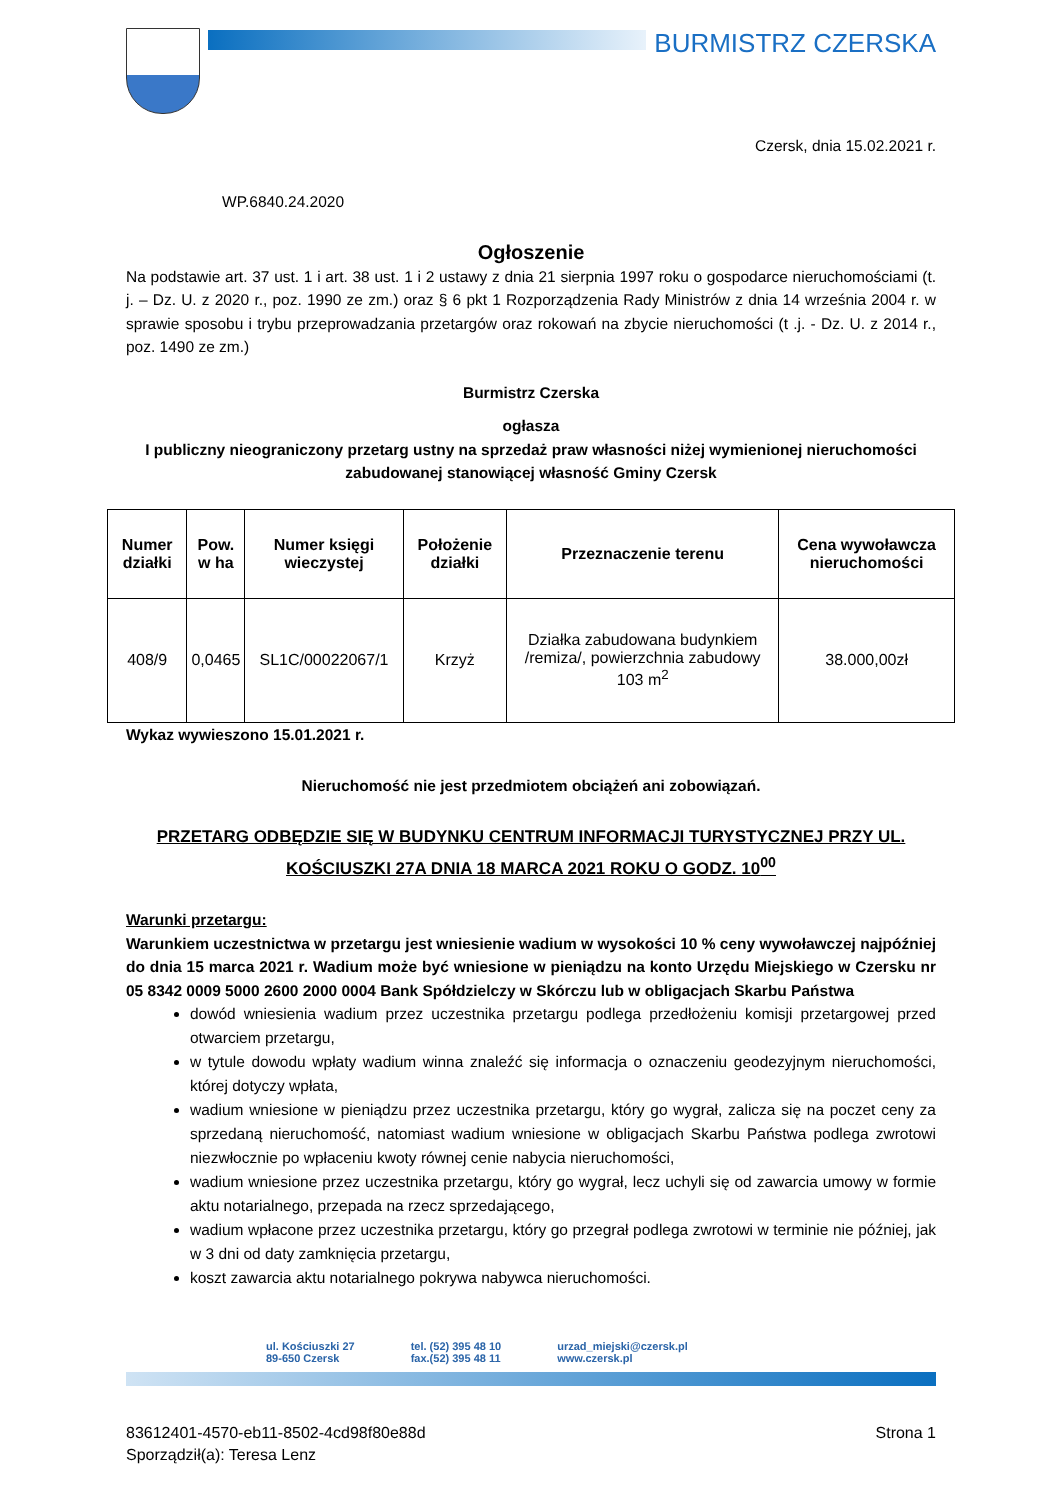BURMISTRZ CZERSKA
Czersk, dnia 15.02.2021 r.
WP.6840.24.2020
Ogłoszenie
Na podstawie art. 37 ust. 1 i art. 38 ust. 1 i 2 ustawy z dnia 21 sierpnia 1997 roku o gospodarce nieruchomościami (t. j. – Dz. U. z 2020 r., poz. 1990 ze zm.) oraz § 6 pkt 1 Rozporządzenia Rady Ministrów z dnia 14 września 2004 r. w sprawie sposobu i trybu przeprowadzania przetargów oraz rokowań na zbycie nieruchomości (t .j. - Dz. U. z 2014 r., poz. 1490 ze zm.)
Burmistrz Czerska
ogłasza
I publiczny nieograniczony przetarg ustny na sprzedaż praw własności niżej wymienionej nieruchomości zabudowanej stanowiącej własność Gminy Czersk
| Numer działki | Pow. w ha | Numer księgi wieczystej | Położenie działki | Przeznaczenie terenu | Cena wywoławcza nieruchomości |
| --- | --- | --- | --- | --- | --- |
| 408/9 | 0,0465 | SL1C/00022067/1 | Krzyż | Działka zabudowana budynkiem /remiza/, powierzchnia zabudowy 103 m<sup>2</sup> | 38.000,00zł |
Wykaz wywieszono 15.01.2021 r.
Nieruchomość nie jest przedmiotem obciążeń ani zobowiązań.
PRZETARG ODBĘDZIE SIĘ W BUDYNKU CENTRUM INFORMACJI TURYSTYCZNEJ PRZY UL. KOŚCIUSZKI 27A DNIA 18 MARCA 2021 ROKU O GODZ. 10<sup>00</sup>
Warunki przetargu:
Warunkiem uczestnictwa w przetargu jest wniesienie wadium w wysokości 10 % ceny wywoławczej najpóźniej do dnia 15 marca 2021 r. Wadium może być wniesione w pieniądzu na konto Urzędu Miejskiego w Czersku nr 05 8342 0009 5000 2600 2000 0004 Bank Spółdzielczy w Skórczu lub w obligacjach Skarbu Państwa
dowód wniesienia wadium przez uczestnika przetargu podlega przedłożeniu komisji przetargowej przed otwarciem przetargu,
w tytule dowodu wpłaty wadium winna znaleźć się informacja o oznaczeniu geodezyjnym nieruchomości, której dotyczy wpłata,
wadium wniesione w pieniądzu przez uczestnika przetargu, który go wygrał, zalicza się na poczet ceny za sprzedaną nieruchomość, natomiast wadium wniesione w obligacjach Skarbu Państwa podlega zwrotowi niezwłocznie po wpłaceniu kwoty równej cenie nabycia nieruchomości,
wadium wniesione przez uczestnika przetargu, który go wygrał, lecz uchyli się od zawarcia umowy w formie aktu notarialnego, przepada na rzecz sprzedającego,
wadium wpłacone przez uczestnika przetargu, który go przegrał podlega zwrotowi w terminie nie później, jak w 3 dni od daty zamknięcia przetargu,
koszt zawarcia aktu notarialnego pokrywa nabywca nieruchomości.
ul. Kościuszki 27
89-650 Czersk
tel. (52) 395 48 10
fax.(52) 395 48 11
urzad_miejski@czersk.pl
www.czersk.pl
83612401-4570-eb11-8502-4cd98f80e88d Strona 1
Sporządził(a): Teresa Lenz